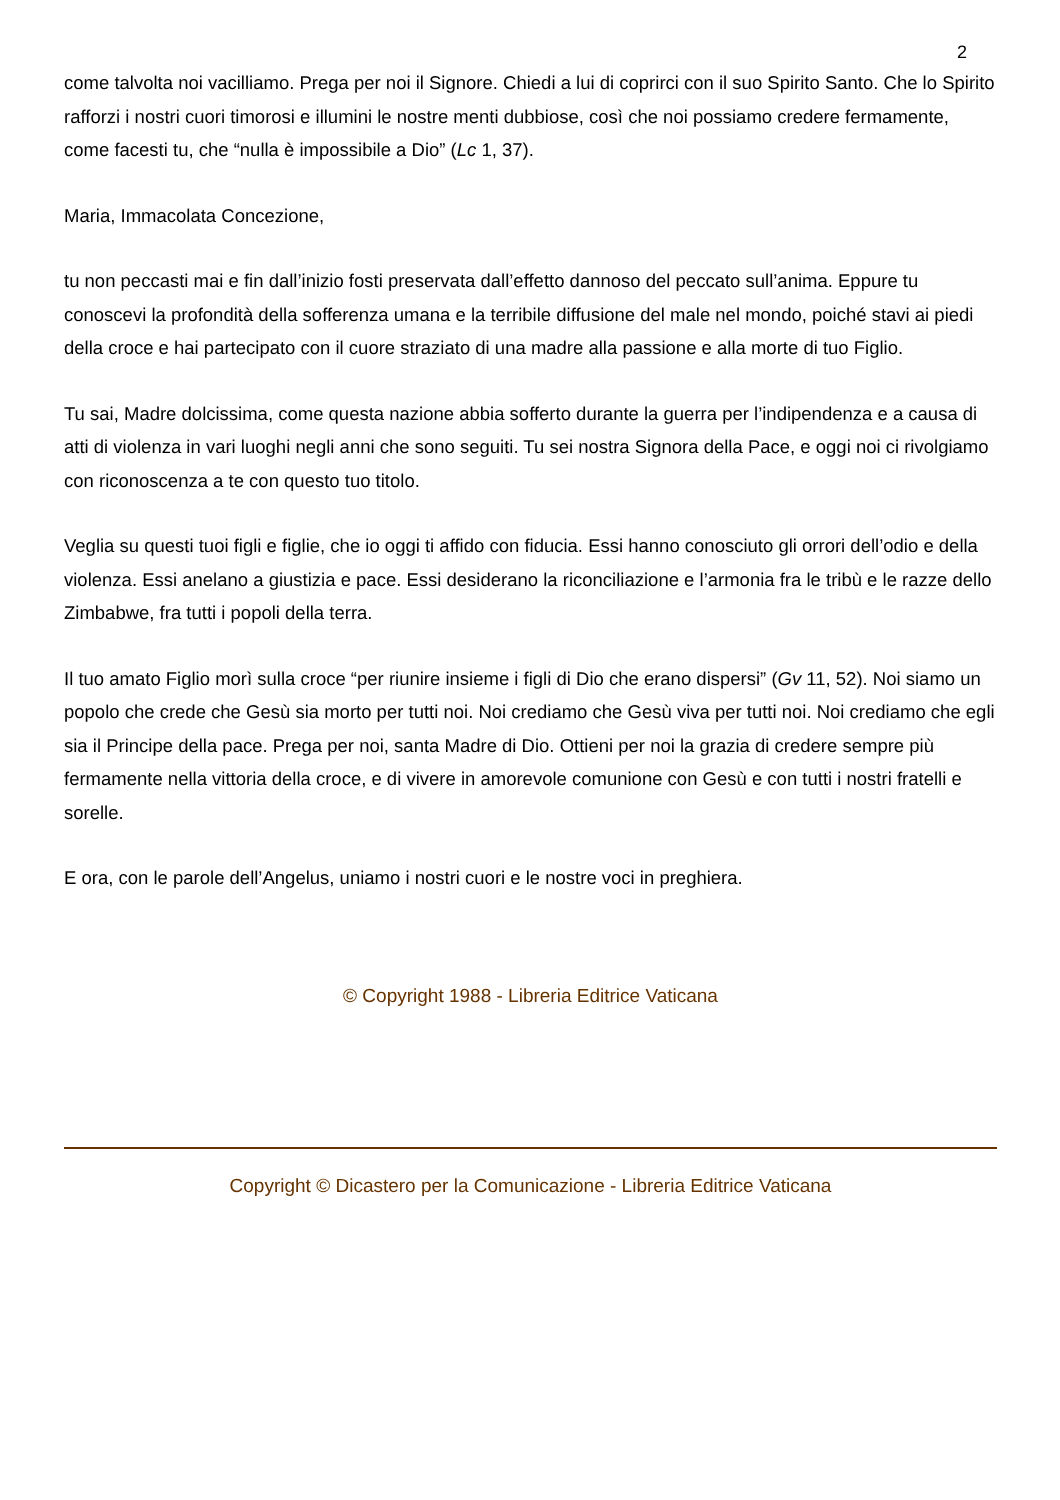2
come talvolta noi vacilliamo. Prega per noi il Signore. Chiedi a lui di coprirci con il suo Spirito Santo. Che lo Spirito rafforzi i nostri cuori timorosi e illumini le nostre menti dubbiose, così che noi possiamo credere fermamente, come facesti tu, che “nulla è impossibile a Dio” (Lc 1, 37).
Maria, Immacolata Concezione,
tu non peccasti mai e fin dall’inizio fosti preservata dall’effetto dannoso del peccato sull’anima. Eppure tu conoscevi la profondità della sofferenza umana e la terribile diffusione del male nel mondo, poiché stavi ai piedi della croce e hai partecipato con il cuore straziato di una madre alla passione e alla morte di tuo Figlio.
Tu sai, Madre dolcissima, come questa nazione abbia sofferto durante la guerra per l’indipendenza e a causa di atti di violenza in vari luoghi negli anni che sono seguiti. Tu sei nostra Signora della Pace, e oggi noi ci rivolgiamo con riconoscenza a te con questo tuo titolo.
Veglia su questi tuoi figli e figlie, che io oggi ti affido con fiducia. Essi hanno conosciuto gli orrori dell’odio e della violenza. Essi anelano a giustizia e pace. Essi desiderano la riconciliazione e l’armonia fra le tribù e le razze dello Zimbabwe, fra tutti i popoli della terra.
Il tuo amato Figlio morì sulla croce “per riunire insieme i figli di Dio che erano dispersi” (Gv 11, 52). Noi siamo un popolo che crede che Gesù sia morto per tutti noi. Noi crediamo che Gesù viva per tutti noi. Noi crediamo che egli sia il Principe della pace. Prega per noi, santa Madre di Dio. Ottieni per noi la grazia di credere sempre più fermamente nella vittoria della croce, e di vivere in amorevole comunione con Gesù e con tutti i nostri fratelli e sorelle.
E ora, con le parole dell’Angelus, uniamo i nostri cuori e le nostre voci in preghiera.
© Copyright 1988 - Libreria Editrice Vaticana
Copyright © Dicastero per la Comunicazione - Libreria Editrice Vaticana